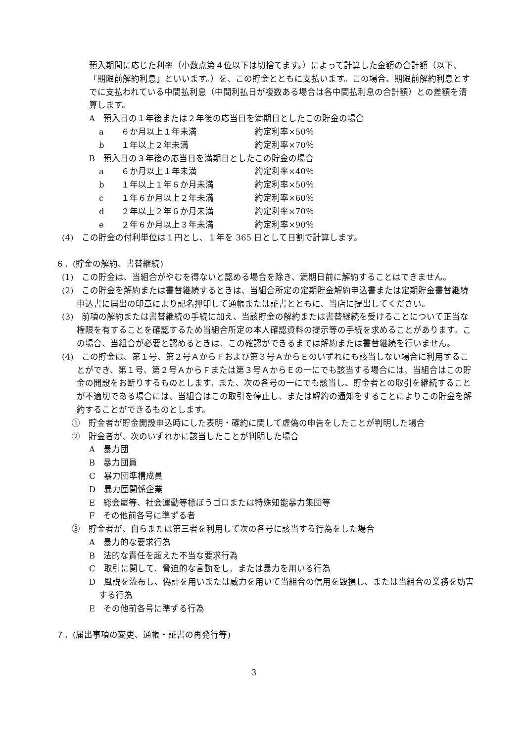預入期間に応じた利率（小数点第４位以下は切捨てます。）によって計算した金額の合計額（以下、「期限前解約利息」といいます。）を、この貯金とともに支払います。この場合、期限前解約利息とすでに支払われている中間払利息（中間利払日が複数ある場合は各中間払利息の合計額）との差額を清算します。
A　預入日の１年後または２年後の応当日を満期日としたこの貯金の場合
a ６か月以上１年未満 約定利率×50％
b １年以上２年未満 約定利率×70％
B　預入日の３年後の応当日を満期日としたこの貯金の場合
a ６か月以上１年未満 約定利率×40％
b １年以上１年６か月未満 約定利率×50％
c １年６か月以上２年未満 約定利率×60％
d ２年以上２年６か月未満 約定利率×70％
e ２年６か月以上３年未満 約定利率×90％
(4)　この貯金の付利単位は１円とし、１年を 365 日として日割で計算します。
６．(貯金の解約、書替継続)
(1)　この貯金は、当組合がやむを得ないと認める場合を除き、満期日前に解約することはできません。
(2)　この貯金を解約または書替継続するときは、当組合所定の定期貯金解約申込書または定期貯金書替継続申込書に届出の印章により記名押印して通帳または証書とともに、当店に提出してください。
(3)　前項の解約または書替継続の手続に加え、当該貯金の解約または書替継続を受けることについて正当な権限を有することを確認するため当組合所定の本人確認資料の提示等の手続を求めることがあります。この場合、当組合が必要と認めるときは、この確認ができるまでは解約または書替継続を行いません。
(4)　この貯金は、第１号、第２号ＡからＦおよび第３号ＡからＥのいずれにも該当しない場合に利用することができ、第１号、第２号ＡからＦまたは第３号ＡからＥの一にでも該当する場合には、当組合はこの貯金の開設をお断りするものとします。また、次の各号の一にでも該当し、貯金者との取引を継続することが不適切である場合には、当組合はこの取引を停止し、または解約の通知をすることによりこの貯金を解約することができるものとします。
①　貯金者が貯金開設申込時にした表明・確約に関して虚偽の申告をしたことが判明した場合
②　貯金者が、次のいずれかに該当したことが判明した場合
A　暴力団
B　暴力団員
C　暴力団準構成員
D　暴力団関係企業
E　総会屋等、社会運動等標ぼうゴロまたは特殊知能暴力集団等
F　その他前各号に準ずる者
③　貯金者が、自らまたは第三者を利用して次の各号に該当する行為をした場合
A　暴力的な要求行為
B　法的な責任を超えた不当な要求行為
C　取引に関して、脅迫的な言動をし、または暴力を用いる行為
D　風説を流布し、偽計を用いまたは威力を用いて当組合の信用を毀損し、または当組合の業務を妨害する行為
E　その他前各号に準ずる行為
７．(届出事項の変更、通帳・証書の再発行等)
3